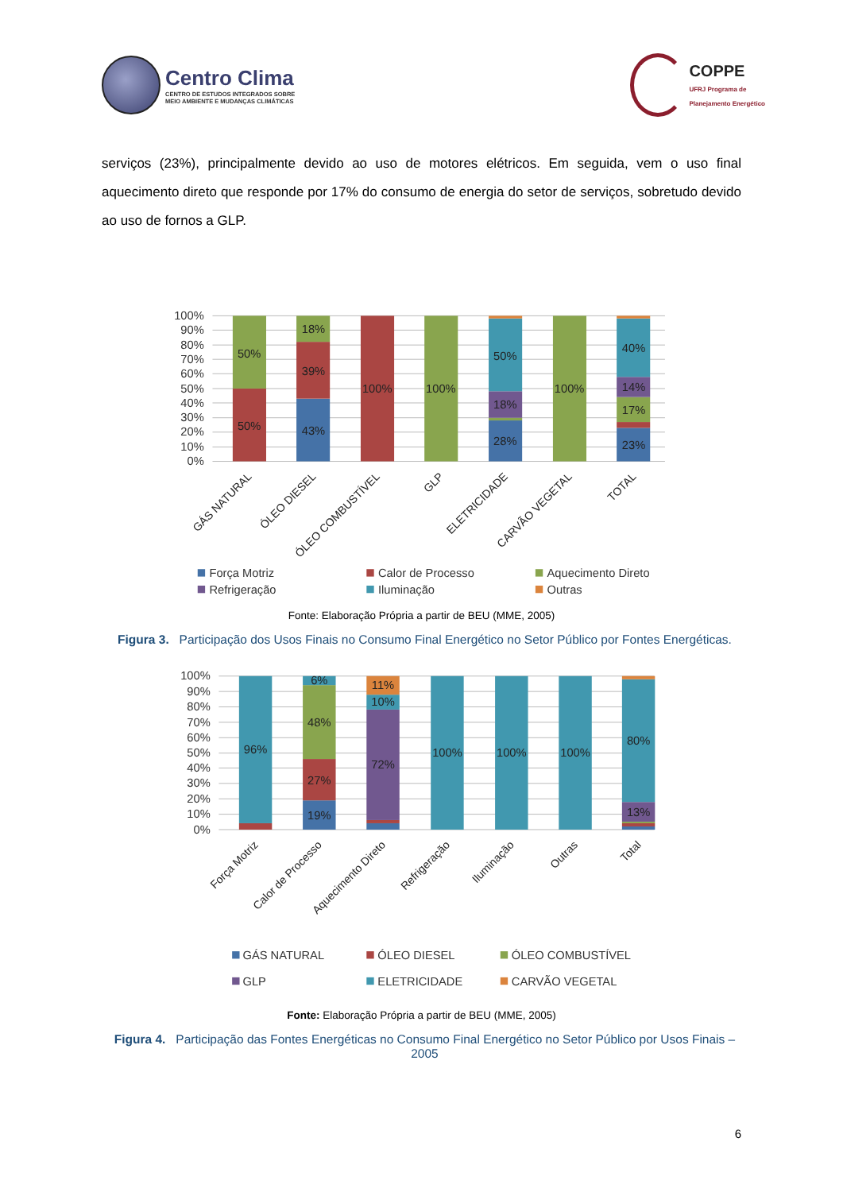Centro Clima
CENTRO DE ESTUDOS INTEGRADOS SOBRE
MEIO AMBIENTE E MUDANÇAS CLIMÁTICAS
COPPE
UFRJ Programa de
Planejamento Energético
serviços (23%), principalmente devido ao uso de motores elétricos. Em seguida, vem o uso final aquecimento direto que responde por 17% do consumo de energia do setor de serviços, sobretudo devido ao uso de fornos a GLP.
100%
90%
80%
70%
60%
50%
40%
30%
20%
10%
0%
50%
50%
18%
39%
43%
100%
100%
50%
18%
28%
100%
40%
14%
17%
23%
GÁS NATURAL
ÓLEO DIESEL
ÓLEO COMBUSTÍVEL
GLP
ELETRICIDADE
CARVÃO VEGETAL
TOTAL
Força Motriz
Calor de Processo
Aquecimento Direto
Refrigeração
Iluminação
Outras
Fonte: Elaboração Própria a partir de BEU (MME, 2005)
Figura 3. Participação dos Usos Finais no Consumo Final Energético no Setor Público por Fontes Energéticas.
100%
90%
80%
70%
60%
50%
40%
30%
20%
10%
0%
96%
6%
48%
27%
19%
11%
10%
72%
100%
100%
100%
80%
13%
Força Motriz
Calor de Processo
Aquecimento Direto
Refrigeração
Iluminação
Outras
Total
GÁS NATURAL
ÓLEO DIESEL
ÓLEO COMBUSTÍVEL
GLP
ELETRICIDADE
CARVÃO VEGETAL
Fonte: Elaboração Própria a partir de BEU (MME, 2005)
Figura 4. Participação das Fontes Energéticas no Consumo Final Energético no Setor Público por Usos Finais – 2005
6